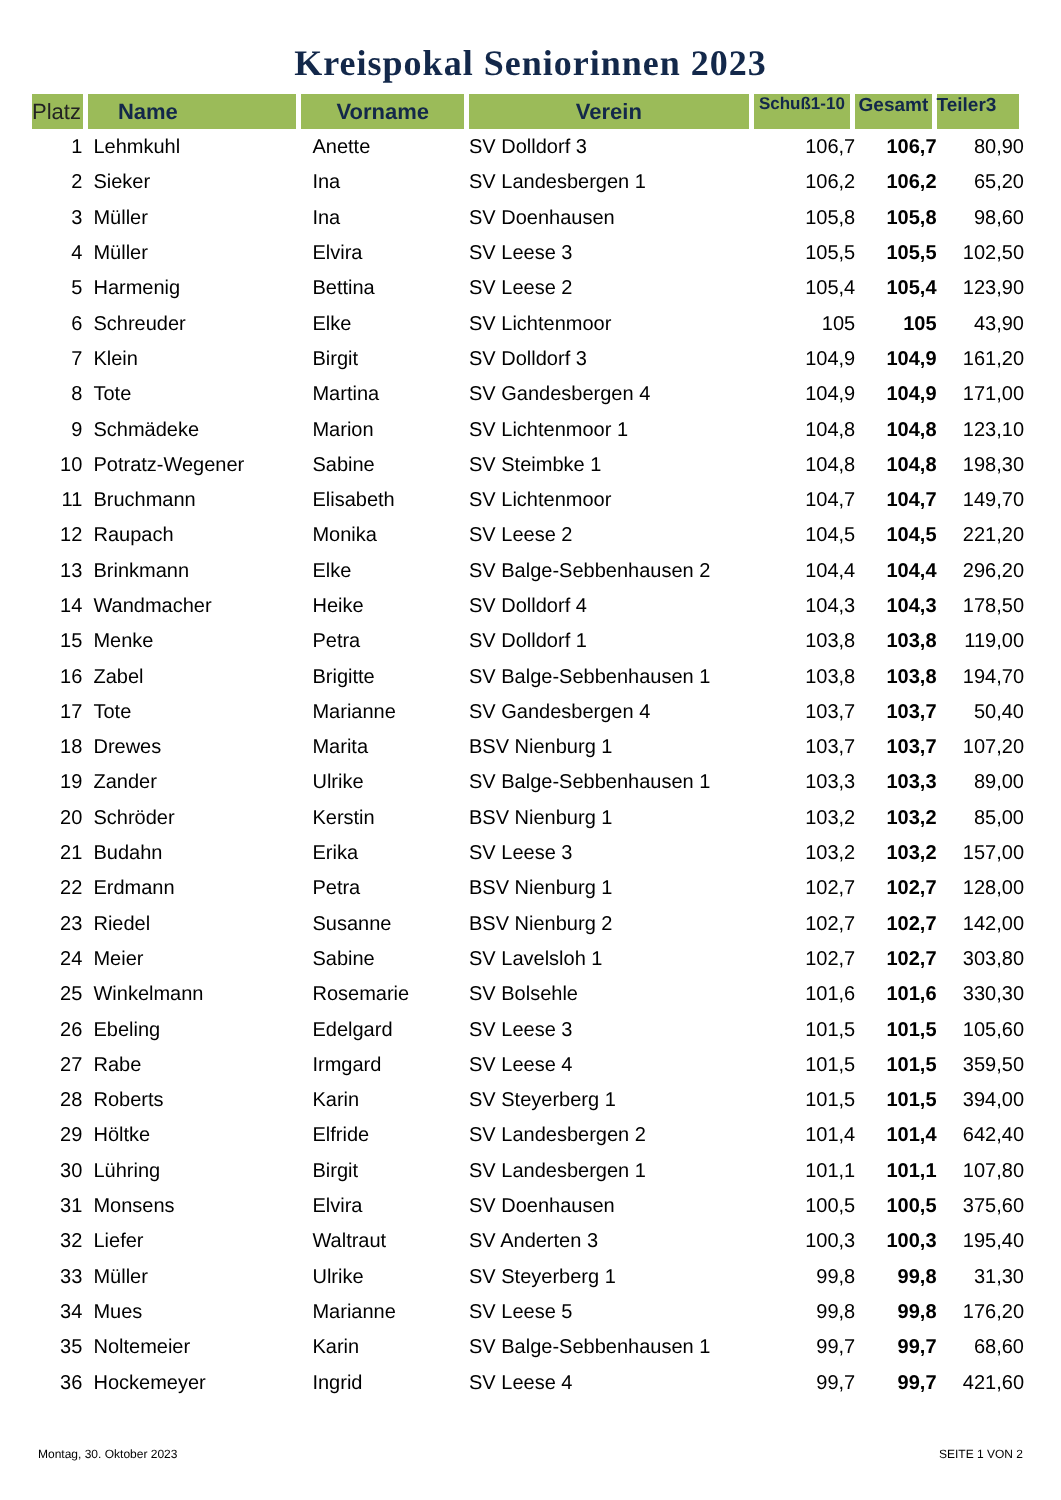Kreispokal Seniorinnen 2023
| Platz | Name | Vorname | Verein | Schuß1-10 | Gesamt | Teiler3 |
| --- | --- | --- | --- | --- | --- | --- |
| 1 | Lehmkuhl | Anette | SV Dolldorf 3 | 106,7 | 106,7 | 80,90 |
| 2 | Sieker | Ina | SV Landesbergen 1 | 106,2 | 106,2 | 65,20 |
| 3 | Müller | Ina | SV Doenhausen | 105,8 | 105,8 | 98,60 |
| 4 | Müller | Elvira | SV Leese 3 | 105,5 | 105,5 | 102,50 |
| 5 | Harmenig | Bettina | SV Leese 2 | 105,4 | 105,4 | 123,90 |
| 6 | Schreuder | Elke | SV Lichtenmoor | 105 | 105 | 43,90 |
| 7 | Klein | Birgit | SV Dolldorf 3 | 104,9 | 104,9 | 161,20 |
| 8 | Tote | Martina | SV Gandesbergen 4 | 104,9 | 104,9 | 171,00 |
| 9 | Schmädeke | Marion | SV Lichtenmoor 1 | 104,8 | 104,8 | 123,10 |
| 10 | Potratz-Wegener | Sabine | SV Steimbke 1 | 104,8 | 104,8 | 198,30 |
| 11 | Bruchmann | Elisabeth | SV Lichtenmoor | 104,7 | 104,7 | 149,70 |
| 12 | Raupach | Monika | SV Leese 2 | 104,5 | 104,5 | 221,20 |
| 13 | Brinkmann | Elke | SV Balge-Sebbenhausen 2 | 104,4 | 104,4 | 296,20 |
| 14 | Wandmacher | Heike | SV Dolldorf 4 | 104,3 | 104,3 | 178,50 |
| 15 | Menke | Petra | SV Dolldorf 1 | 103,8 | 103,8 | 119,00 |
| 16 | Zabel | Brigitte | SV Balge-Sebbenhausen 1 | 103,8 | 103,8 | 194,70 |
| 17 | Tote | Marianne | SV Gandesbergen 4 | 103,7 | 103,7 | 50,40 |
| 18 | Drewes | Marita | BSV Nienburg 1 | 103,7 | 103,7 | 107,20 |
| 19 | Zander | Ulrike | SV Balge-Sebbenhausen 1 | 103,3 | 103,3 | 89,00 |
| 20 | Schröder | Kerstin | BSV Nienburg 1 | 103,2 | 103,2 | 85,00 |
| 21 | Budahn | Erika | SV Leese 3 | 103,2 | 103,2 | 157,00 |
| 22 | Erdmann | Petra | BSV Nienburg 1 | 102,7 | 102,7 | 128,00 |
| 23 | Riedel | Susanne | BSV Nienburg 2 | 102,7 | 102,7 | 142,00 |
| 24 | Meier | Sabine | SV Lavelsloh 1 | 102,7 | 102,7 | 303,80 |
| 25 | Winkelmann | Rosemarie | SV Bolsehle | 101,6 | 101,6 | 330,30 |
| 26 | Ebeling | Edelgard | SV Leese 3 | 101,5 | 101,5 | 105,60 |
| 27 | Rabe | Irmgard | SV Leese 4 | 101,5 | 101,5 | 359,50 |
| 28 | Roberts | Karin | SV Steyerberg 1 | 101,5 | 101,5 | 394,00 |
| 29 | Höltke | Elfride | SV Landesbergen 2 | 101,4 | 101,4 | 642,40 |
| 30 | Lühring | Birgit | SV Landesbergen 1 | 101,1 | 101,1 | 107,80 |
| 31 | Monsens | Elvira | SV Doenhausen | 100,5 | 100,5 | 375,60 |
| 32 | Liefer | Waltraut | SV Anderten 3 | 100,3 | 100,3 | 195,40 |
| 33 | Müller | Ulrike | SV Steyerberg 1 | 99,8 | 99,8 | 31,30 |
| 34 | Mues | Marianne | SV Leese 5 | 99,8 | 99,8 | 176,20 |
| 35 | Noltemeier | Karin | SV Balge-Sebbenhausen 1 | 99,7 | 99,7 | 68,60 |
| 36 | Hockemeyer | Ingrid | SV Leese 4 | 99,7 | 99,7 | 421,60 |
Montag, 30. Oktober 2023 SEITE 1 VON 2